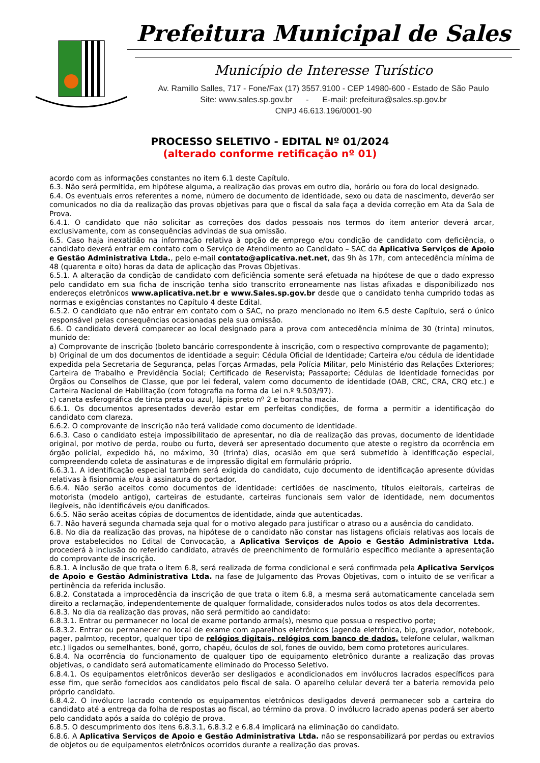Prefeitura Municipal de Sales
Município de Interesse Turístico
Av. Ramillo Salles, 717 - Fone/Fax (17) 3557.9100 - CEP 14980-600 - Estado de São Paulo
Site: www.sales.sp.gov.br - E-mail: prefeitura@sales.sp.gov.br
CNPJ 46.613.196/0001-90
PROCESSO SELETIVO - EDITAL Nº 01/2024
(alterado conforme retificação nº 01)
acordo com as informações constantes no item 6.1 deste Capítulo.
6.3. Não será permitida, em hipótese alguma, a realização das provas em outro dia, horário ou fora do local designado.
6.4. Os eventuais erros referentes a nome, número de documento de identidade, sexo ou data de nascimento, deverão ser comunicados no dia da realização das provas objetivas para que o fiscal da sala faça a devida correção em Ata da Sala de Prova.
6.4.1. O candidato que não solicitar as correções dos dados pessoais nos termos do item anterior deverá arcar, exclusivamente, com as consequências advindas de sua omissão.
6.5. Caso haja inexatidão na informação relativa à opção de emprego e/ou condição de candidato com deficiência, o candidato deverá entrar em contato com o Serviço de Atendimento ao Candidato – SAC da Aplicativa Serviços de Apoio e Gestão Administrativa Ltda., pelo e-mail contato@aplicativa.net.net, das 9h às 17h, com antecedência mínima de 48 (quarenta e oito) horas da data de aplicação das Provas Objetivas.
6.5.1. A alteração da condição de candidato com deficiência somente será efetuada na hipótese de que o dado expresso pelo candidato em sua ficha de inscrição tenha sido transcrito erroneamente nas listas afixadas e disponibilizado nos endereços eletrônicos www.aplicativa.net.br e www.Sales.sp.gov.br desde que o candidato tenha cumprido todas as normas e exigências constantes no Capítulo 4 deste Edital.
6.5.2. O candidato que não entrar em contato com o SAC, no prazo mencionado no item 6.5 deste Capítulo, será o único responsável pelas consequências ocasionadas pela sua omissão.
6.6. O candidato deverá comparecer ao local designado para a prova com antecedência mínima de 30 (trinta) minutos, munido de:
a) Comprovante de inscrição (boleto bancário correspondente à inscrição, com o respectivo comprovante de pagamento);
b) Original de um dos documentos de identidade a seguir: Cédula Oficial de Identidade; Carteira e/ou cédula de identidade expedida pela Secretaria de Segurança, pelas Forças Armadas, pela Polícia Militar, pelo Ministério das Relações Exteriores; Carteira de Trabalho e Previdência Social; Certificado de Reservista; Passaporte; Cédulas de Identidade fornecidas por Órgãos ou Conselhos de Classe, que por lei federal, valem como documento de identidade (OAB, CRC, CRA, CRQ etc.) e Carteira Nacional de Habilitação (com fotografia na forma da Lei n.º 9.503/97).
c) caneta esferográfica de tinta preta ou azul, lápis preto nº 2 e borracha macia.
6.6.1. Os documentos apresentados deverão estar em perfeitas condições, de forma a permitir a identificação do candidato com clareza.
6.6.2. O comprovante de inscrição não terá validade como documento de identidade.
6.6.3. Caso o candidato esteja impossibilitado de apresentar, no dia de realização das provas, documento de identidade original, por motivo de perda, roubo ou furto, deverá ser apresentado documento que ateste o registro da ocorrência em órgão policial, expedido há, no máximo, 30 (trinta) dias, ocasião em que será submetido à identificação especial, compreendendo coleta de assinaturas e de impressão digital em formulário próprio.
6.6.3.1. A identificação especial também será exigida do candidato, cujo documento de identificação apresente dúvidas relativas à fisionomia e/ou à assinatura do portador.
6.6.4. Não serão aceitos como documentos de identidade: certidões de nascimento, títulos eleitorais, carteiras de motorista (modelo antigo), carteiras de estudante, carteiras funcionais sem valor de identidade, nem documentos ilegíveis, não identificáveis e/ou danificados.
6.6.5. Não serão aceitas cópias de documentos de identidade, ainda que autenticadas.
6.7. Não haverá segunda chamada seja qual for o motivo alegado para justificar o atraso ou a ausência do candidato.
6.8. No dia da realização das provas, na hipótese de o candidato não constar nas listagens oficiais relativas aos locais de prova estabelecidos no Edital de Convocação, a Aplicativa Serviços de Apoio e Gestão Administrativa Ltda. procederá à inclusão do referido candidato, através de preenchimento de formulário específico mediante a apresentação do comprovante de inscrição.
6.8.1. A inclusão de que trata o item 6.8, será realizada de forma condicional e será confirmada pela Aplicativa Serviços de Apoio e Gestão Administrativa Ltda. na fase de Julgamento das Provas Objetivas, com o intuito de se verificar a pertinência da referida inclusão.
6.8.2. Constatada a improcedência da inscrição de que trata o item 6.8, a mesma será automaticamente cancelada sem direito a reclamação, independentemente de qualquer formalidade, considerados nulos todos os atos dela decorrentes.
6.8.3. No dia da realização das provas, não será permitido ao candidato:
6.8.3.1. Entrar ou permanecer no local de exame portando arma(s), mesmo que possua o respectivo porte;
6.8.3.2. Entrar ou permanecer no local de exame com aparelhos eletrônicos (agenda eletrônica, bip, gravador, notebook, pager, palmtop, receptor, qualquer tipo de relógios digitais, relógios com banco de dados, telefone celular, walkman etc.) ligados ou semelhantes, boné, gorro, chapéu, óculos de sol, fones de ouvido, bem como protetores auriculares.
6.8.4. Na ocorrência do funcionamento de qualquer tipo de equipamento eletrônico durante a realização das provas objetivas, o candidato será automaticamente eliminado do Processo Seletivo.
6.8.4.1. Os equipamentos eletrônicos deverão ser desligados e acondicionados em invólucros lacrados específicos para esse fim, que serão fornecidos aos candidatos pelo fiscal de sala. O aparelho celular deverá ter a bateria removida pelo próprio candidato.
6.8.4.2. O invólucro lacrado contendo os equipamentos eletrônicos desligados deverá permanecer sob a carteira do candidato até a entrega da folha de respostas ao fiscal, ao término da prova. O invólucro lacrado apenas poderá ser aberto pelo candidato após a saída do colégio de prova.
6.8.5. O descumprimento dos itens 6.8.3.1, 6.8.3.2 e 6.8.4 implicará na eliminação do candidato.
6.8.6. A Aplicativa Serviços de Apoio e Gestão Administrativa Ltda. não se responsabilizará por perdas ou extravios de objetos ou de equipamentos eletrônicos ocorridos durante a realização das provas.